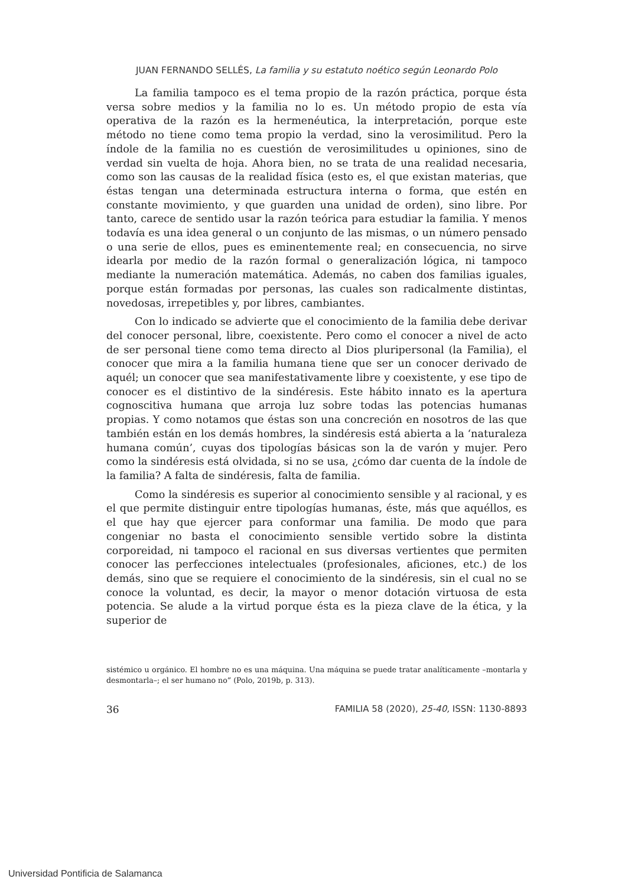JUAN FERNANDO SELLÉS, La familia y su estatuto noético según Leonardo Polo
La familia tampoco es el tema propio de la razón práctica, porque ésta versa sobre medios y la familia no lo es. Un método propio de esta vía operativa de la razón es la hermenéutica, la interpretación, porque este método no tiene como tema propio la verdad, sino la verosimilitud. Pero la índole de la familia no es cuestión de verosimilitudes u opiniones, sino de verdad sin vuelta de hoja. Ahora bien, no se trata de una realidad necesaria, como son las causas de la realidad física (esto es, el que existan materias, que éstas tengan una determinada estructura interna o forma, que estén en constante movimiento, y que guarden una unidad de orden), sino libre. Por tanto, carece de sentido usar la razón teórica para estudiar la familia. Y menos todavía es una idea general o un conjunto de las mismas, o un número pensado o una serie de ellos, pues es eminentemente real; en consecuencia, no sirve idearla por medio de la razón formal o generalización lógica, ni tampoco mediante la numeración matemática. Además, no caben dos familias iguales, porque están formadas por personas, las cuales son radicalmente distintas, novedosas, irrepetibles y, por libres, cambiantes.
Con lo indicado se advierte que el conocimiento de la familia debe derivar del conocer personal, libre, coexistente. Pero como el conocer a nivel de acto de ser personal tiene como tema directo al Dios pluripersonal (la Familia), el conocer que mira a la familia humana tiene que ser un conocer derivado de aquél; un conocer que sea manifestativamente libre y coexistente, y ese tipo de conocer es el distintivo de la sindéresis. Este hábito innato es la apertura cognoscitiva humana que arroja luz sobre todas las potencias humanas propias. Y como notamos que éstas son una concreción en nosotros de las que también están en los demás hombres, la sindéresis está abierta a la ‘naturaleza humana común’, cuyas dos tipologías básicas son la de varón y mujer. Pero como la sindéresis está olvidada, si no se usa, ¿cómo dar cuenta de la índole de la familia? A falta de sindéresis, falta de familia.
Como la sindéresis es superior al conocimiento sensible y al racional, y es el que permite distinguir entre tipologías humanas, éste, más que aquéllos, es el que hay que ejercer para conformar una familia. De modo que para congeniar no basta el conocimiento sensible vertido sobre la distinta corporeidad, ni tampoco el racional en sus diversas vertientes que permiten conocer las perfecciones intelectuales (profesionales, aficiones, etc.) de los demás, sino que se requiere el conocimiento de la sindéresis, sin el cual no se conoce la voluntad, es decir, la mayor o menor dotación virtuosa de esta potencia. Se alude a la virtud porque ésta es la pieza clave de la ética, y la superior de
sistémico u orgánico. El hombre no es una máquina. Una máquina se puede tratar analíticamente –montarla y desmontarla–; el ser humano no” (Polo, 2019b, p. 313).
36 FAMILIA 58 (2020), 25-40, ISSN: 1130-8893
Universidad Pontificia de Salamanca